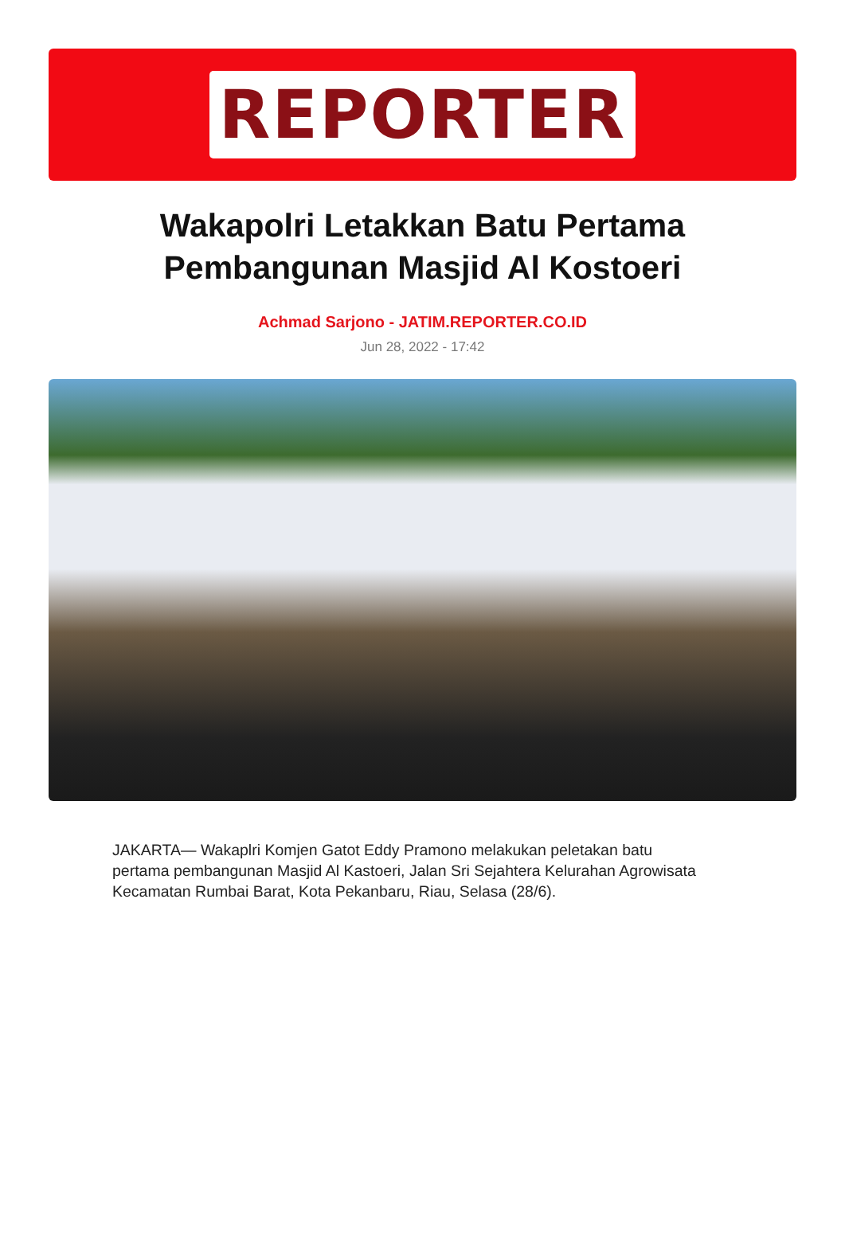REPORTER
Wakapolri Letakkan Batu Pertama Pembangunan Masjid Al Kostoeri
Achmad Sarjono - JATIM.REPORTER.CO.ID
Jun 28, 2022 - 17:42
JAKARTA— Wakaplri Komjen Gatot Eddy Pramono melakukan peletakan batu pertama pembangunan Masjid Al Kastoeri, Jalan Sri Sejahtera Kelurahan Agrowisata Kecamatan Rumbai Barat, Kota Pekanbaru, Riau, Selasa (28/6).